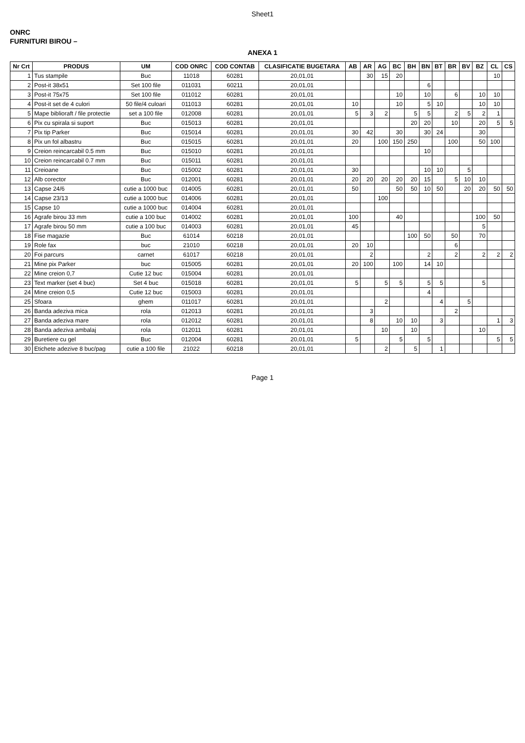Sheet1
ONRC
FURNITURI BIROU –
ANEXA 1
| Nr Crt | PRODUS | UM | COD ONRC | COD CONTAB | CLASIFICATIE BUGETARA | AB | AR | AG | BC | BH | BN | BT | BR | BV | BZ | CL | CS |
| --- | --- | --- | --- | --- | --- | --- | --- | --- | --- | --- | --- | --- | --- | --- | --- | --- | --- |
| 1 | Tus stampile | Buc | 11018 | 60281 | 20,01,01 | | 30 | 15 | 20 | | | | | | | 10 | |
| 2 | Post-it 38x51 | Set 100 file | 011031 | 60211 | 20,01,01 | | | | | | 6 | | | | | | |
| 3 | Post-it 75x75 | Set 100 file | 011012 | 60281 | 20,01,01 | | | | 10 | | 10 | | 6 | | 10 | 10 | |
| 4 | Post-it set de 4 culori | 50 file/4 culoari | 011013 | 60281 | 20,01,01 | 10 | | | 10 | | 5 | 10 | | | 10 | 10 | |
| 5 | Mape biblioraft / file protectie | set a 100 file | 012008 | 60281 | 20,01,01 | 5 | 3 | 2 | | 5 | 5 | | 2 | 5 | 2 | 1 | |
| 6 | Pix cu spirala si suport | Buc | 015013 | 60281 | 20,01,01 | | | | | 20 | 20 | | 10 | | 20 | 5 | 5 |
| 7 | Pix tip Parker | Buc | 015014 | 60281 | 20,01,01 | 30 | 42 | | 30 | | 30 | 24 | | | 30 | | |
| 8 | Pix un fol albastru | Buc | 015015 | 60281 | 20,01,01 | 20 | | 100 | 150 | 250 | | | 100 | | 50 | 100 | |
| 9 | Creion reincarcabil 0.5 mm | Buc | 015010 | 60281 | 20,01,01 | | | | | | 10 | | | | | | |
| 10 | Creion reincarcabil 0.7 mm | Buc | 015011 | 60281 | 20,01,01 | | | | | | | | | | | | |
| 11 | Creioane | Buc | 015002 | 60281 | 20,01,01 | 30 | | | | | 10 | 10 | | 5 | | | |
| 12 | Alb corector | Buc | 012001 | 60281 | 20,01,01 | 20 | 20 | 20 | 20 | 20 | 15 | | 5 | 10 | 10 | | |
| 13 | Capse 24/6 | cutie a 1000 buc | 014005 | 60281 | 20,01,01 | 50 | | | 50 | 50 | 10 | 50 | | 20 | 20 | 50 | 50 |
| 14 | Capse 23/13 | cutie a 1000 buc | 014006 | 60281 | 20,01,01 | | | 100 | | | | | | | | | |
| 15 | Capse 10 | cutie a 1000 buc | 014004 | 60281 | 20,01,01 | | | | | | | | | | | | |
| 16 | Agrafe birou 33 mm | cutie a 100 buc | 014002 | 60281 | 20,01,01 | 100 | | | 40 | | | | | | 100 | 50 | |
| 17 | Agrafe birou 50 mm | cutie a 100 buc | 014003 | 60281 | 20,01,01 | 45 | | | | | | | | | 5 | | |
| 18 | Fise magazie | Buc | 61014 | 60218 | 20,01,01 | | | | | 100 | 50 | | 50 | | 70 | | |
| 19 | Role fax | buc | 21010 | 60218 | 20,01,01 | 20 | 10 | | | | | | 6 | | | | |
| 20 | Foi parcurs | carnet | 61017 | 60218 | 20,01,01 | | 2 | | | | 2 | | 2 | | 2 | 2 | 2 |
| 21 | Mine pix Parker | buc | 015005 | 60281 | 20,01,01 | 20 | 100 | | 100 | | 14 | 10 | | | | | |
| 22 | Mine creion 0,7 | Cutie 12 buc | 015004 | 60281 | 20,01,01 | | | | | | | | | | | | |
| 23 | Text marker (set 4 buc) | Set 4 buc | 015018 | 60281 | 20,01,01 | 5 | | 5 | 5 | | 5 | 5 | | | 5 | | |
| 24 | Mine creion 0,5 | Cutie 12 buc | 015003 | 60281 | 20,01,01 | | | | | | 4 | | | | | | |
| 25 | Sfoara | ghem | 011017 | 60281 | 20,01,01 | | | 2 | | | | 4 | | 5 | | | |
| 26 | Banda adeziva mica | rola | 012013 | 60281 | 20,01,01 | | 3 | | | | | | 2 | | | | |
| 27 | Banda adeziva mare | rola | 012012 | 60281 | 20,01,01 | | 8 | | 10 | 10 | | 3 | | | | 1 | 3 |
| 28 | Banda adeziva ambalaj | rola | 012011 | 60281 | 20,01,01 | | | 10 | | 10 | | | | | 10 | | |
| 29 | Buretiere cu gel | Buc | 012004 | 60281 | 20,01,01 | 5 | | | 5 | | 5 | | | | | 5 | 5 |
| 30 | Etichete adezive 8 buc/pag | cutie a 100 file | 21022 | 60218 | 20,01,01 | | | 2 | | 5 | | 1 | | | | | |
Page 1